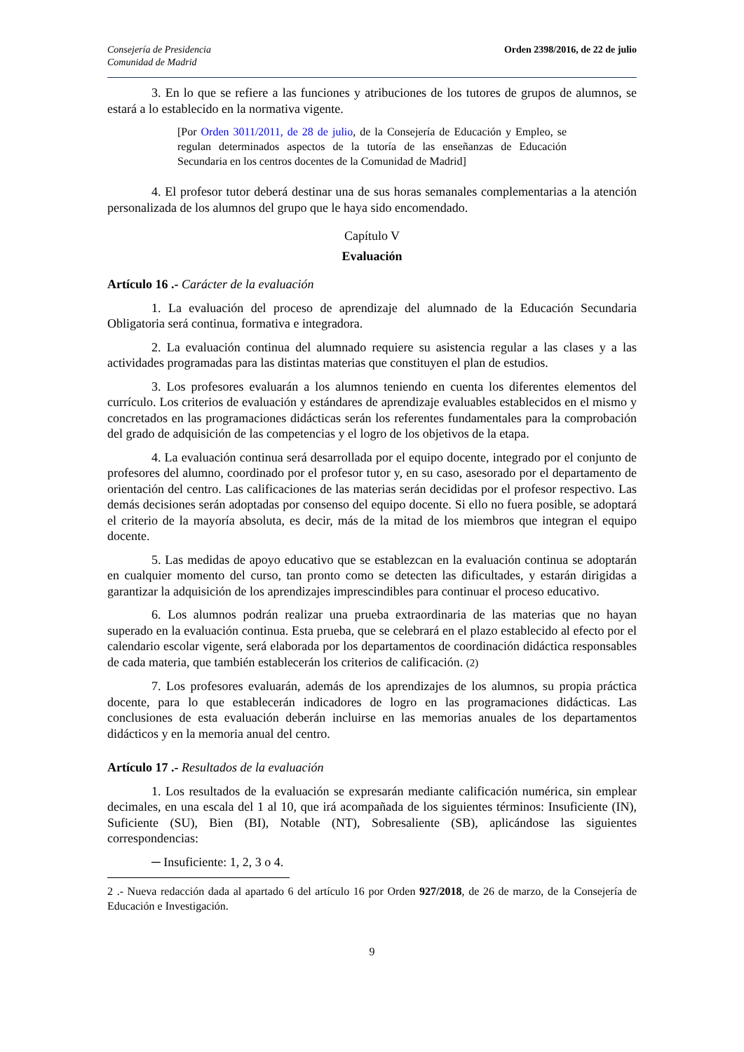Consejería de Presidencia
Comunidad de Madrid
Orden 2398/2016, de 22 de julio
3. En lo que se refiere a las funciones y atribuciones de los tutores de grupos de alumnos, se estará a lo establecido en la normativa vigente.
[Por Orden 3011/2011, de 28 de julio, de la Consejería de Educación y Empleo, se regulan determinados aspectos de la tutoría de las enseñanzas de Educación Secundaria en los centros docentes de la Comunidad de Madrid]
4. El profesor tutor deberá destinar una de sus horas semanales complementarias a la atención personalizada de los alumnos del grupo que le haya sido encomendado.
Capítulo V
Evaluación
Artículo 16 .- Carácter de la evaluación
1. La evaluación del proceso de aprendizaje del alumnado de la Educación Secundaria Obligatoria será continua, formativa e integradora.
2. La evaluación continua del alumnado requiere su asistencia regular a las clases y a las actividades programadas para las distintas materias que constituyen el plan de estudios.
3. Los profesores evaluarán a los alumnos teniendo en cuenta los diferentes elementos del currículo. Los criterios de evaluación y estándares de aprendizaje evaluables establecidos en el mismo y concretados en las programaciones didácticas serán los referentes fundamentales para la comprobación del grado de adquisición de las competencias y el logro de los objetivos de la etapa.
4. La evaluación continua será desarrollada por el equipo docente, integrado por el conjunto de profesores del alumno, coordinado por el profesor tutor y, en su caso, asesorado por el departamento de orientación del centro. Las calificaciones de las materias serán decididas por el profesor respectivo. Las demás decisiones serán adoptadas por consenso del equipo docente. Si ello no fuera posible, se adoptará el criterio de la mayoría absoluta, es decir, más de la mitad de los miembros que integran el equipo docente.
5. Las medidas de apoyo educativo que se establezcan en la evaluación continua se adoptarán en cualquier momento del curso, tan pronto como se detecten las dificultades, y estarán dirigidas a garantizar la adquisición de los aprendizajes imprescindibles para continuar el proceso educativo.
6. Los alumnos podrán realizar una prueba extraordinaria de las materias que no hayan superado en la evaluación continua. Esta prueba, que se celebrará en el plazo establecido al efecto por el calendario escolar vigente, será elaborada por los departamentos de coordinación didáctica responsables de cada materia, que también establecerán los criterios de calificación. (2)
7. Los profesores evaluarán, además de los aprendizajes de los alumnos, su propia práctica docente, para lo que establecerán indicadores de logro en las programaciones didácticas. Las conclusiones de esta evaluación deberán incluirse en las memorias anuales de los departamentos didácticos y en la memoria anual del centro.
Artículo 17 .- Resultados de la evaluación
1. Los resultados de la evaluación se expresarán mediante calificación numérica, sin emplear decimales, en una escala del 1 al 10, que irá acompañada de los siguientes términos: Insuficiente (IN), Suficiente (SU), Bien (BI), Notable (NT), Sobresaliente (SB), aplicándose las siguientes correspondencias:
─ Insuficiente: 1, 2, 3 o 4.
2 .- Nueva redacción dada al apartado 6 del artículo 16 por Orden 927/2018, de 26 de marzo, de la Consejería de Educación e Investigación.
9